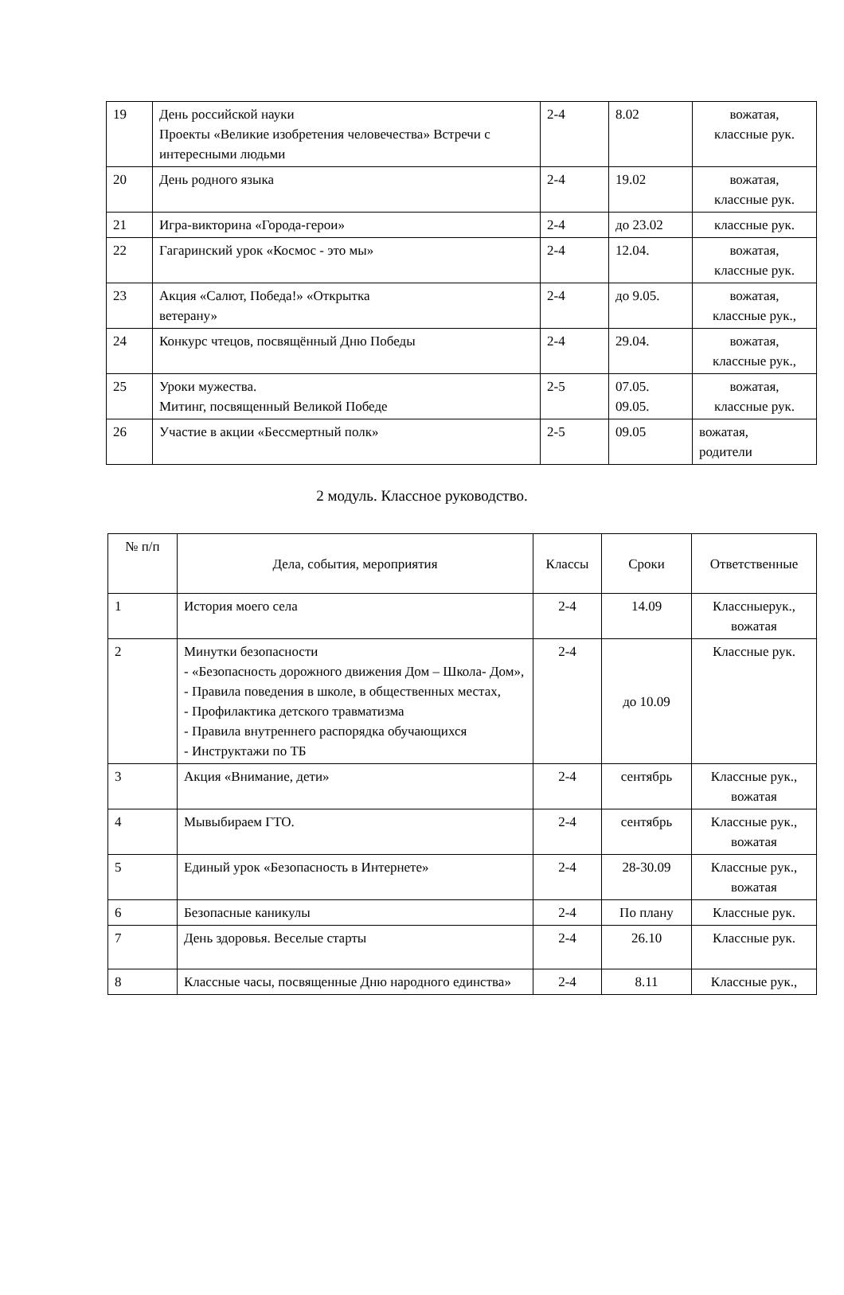| 19 | День российской науки Проекты «Великие изобретения человечества» Встречи с интересными людьми | 2-4 | 8.02 | вожатая, классные рук. |
| 20 | День родного языка | 2-4 | 19.02 | вожатая, классные рук. |
| 21 | Игра-викторина «Города-герои» | 2-4 | до 23.02 | классные рук. |
| 22 | Гагаринский урок «Космос - это мы» | 2-4 | 12.04. | вожатая, классные рук. |
| 23 | Акция «Салют, Победа!» «Открытка ветерану» | 2-4 | до 9.05. | вожатая, классные рук., |
| 24 | Конкурс чтецов, посвящённый Дню Победы | 2-4 | 29.04. | вожатая, классные рук., |
| 25 | Уроки мужества. Митинг, посвященный Великой Победе | 2-5 | 07.05. 09.05. | вожатая, классные рук. |
| 26 | Участие в акции «Бессмертный полк» | 2-5 | 09.05 | вожатая, родители |
2 модуль. Классное руководство.
| № п/п | Дела, события, мероприятия | Классы | Сроки | Ответственные |
| --- | --- | --- | --- | --- |
| 1 | История моего села | 2-4 | 14.09 | Классныерук., вожатая |
| 2 | Минутки безопасности - «Безопасность дорожного движения Дом – Школа- Дом», - Правила поведения в школе, в общественных местах, - Профилактика детского травматизма - Правила внутреннего распорядка обучающихся - Инструктажи по ТБ | 2-4 | до 10.09 | Классные рук. |
| 3 | Акция «Внимание, дети» | 2-4 | сентябрь | Классные рук., вожатая |
| 4 | Мывыбираем ГТО. | 2-4 | сентябрь | Классные рук., вожатая |
| 5 | Единый урок «Безопасность в Интернете» | 2-4 | 28-30.09 | Классные рук., вожатая |
| 6 | Безопасные каникулы | 2-4 | По плану | Классные рук. |
| 7 | День здоровья. Веселые старты | 2-4 | 26.10 | Классные рук. |
| 8 | Классные часы, посвященные Дню народного единства» | 2-4 | 8.11 | Классные рук., |